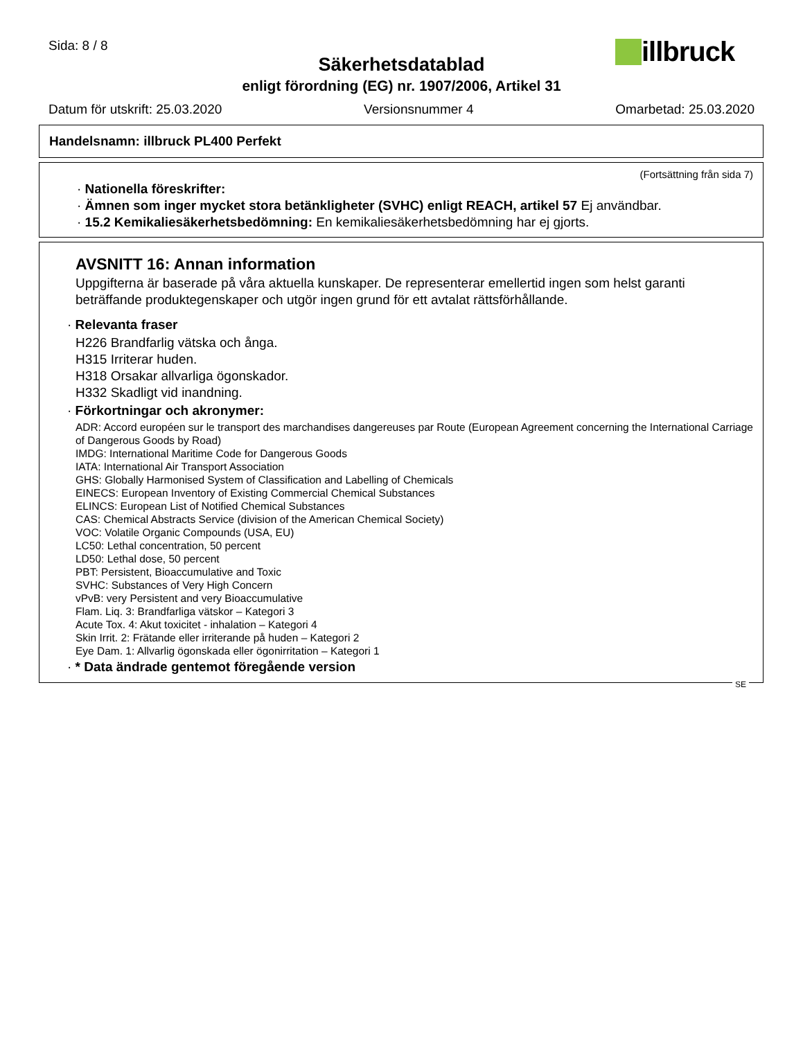Sida: 8 / 8 illbruck
Säkerhetsdatablad
enligt förordning (EG) nr. 1907/2006, Artikel 31
Datum för utskrift: 25.03.2020 Versionsnummer 4 Omarbetad: 25.03.2020
Handelsnamn: illbruck PL400 Perfekt
(Fortsättning från sida 7)
· Nationella föreskrifter:
· Ämnen som inger mycket stora betänkligheter (SVHC) enligt REACH, artikel 57 Ej användbar.
· 15.2 Kemikaliesäkerhetsbedömning: En kemikaliesäkerhetsbedömning har ej gjorts.
AVSNITT 16: Annan information
Uppgifterna är baserade på våra aktuella kunskaper. De representerar emellertid ingen som helst garanti beträffande produktegenskaper och utgör ingen grund för ett avtalat rättsförhållande.
· Relevanta fraser
H226 Brandfarlig vätska och ånga.
H315 Irriterar huden.
H318 Orsakar allvarliga ögonskador.
H332 Skadligt vid inandning.
· Förkortningar och akronymer:
ADR: Accord européen sur le transport des marchandises dangereuses par Route (European Agreement concerning the International Carriage of Dangerous Goods by Road)
IMDG: International Maritime Code for Dangerous Goods
IATA: International Air Transport Association
GHS: Globally Harmonised System of Classification and Labelling of Chemicals
EINECS: European Inventory of Existing Commercial Chemical Substances
ELINCS: European List of Notified Chemical Substances
CAS: Chemical Abstracts Service (division of the American Chemical Society)
VOC: Volatile Organic Compounds (USA, EU)
LC50: Lethal concentration, 50 percent
LD50: Lethal dose, 50 percent
PBT: Persistent, Bioaccumulative and Toxic
SVHC: Substances of Very High Concern
vPvB: very Persistent and very Bioaccumulative
Flam. Liq. 3: Brandfarliga vätskor – Kategori 3
Acute Tox. 4: Akut toxicitet - inhalation – Kategori 4
Skin Irrit. 2: Frätande eller irriterande på huden – Kategori 2
Eye Dam. 1: Allvarlig ögonskada eller ögonirritation – Kategori 1
· * Data ändrade gentemot föregående version
SE